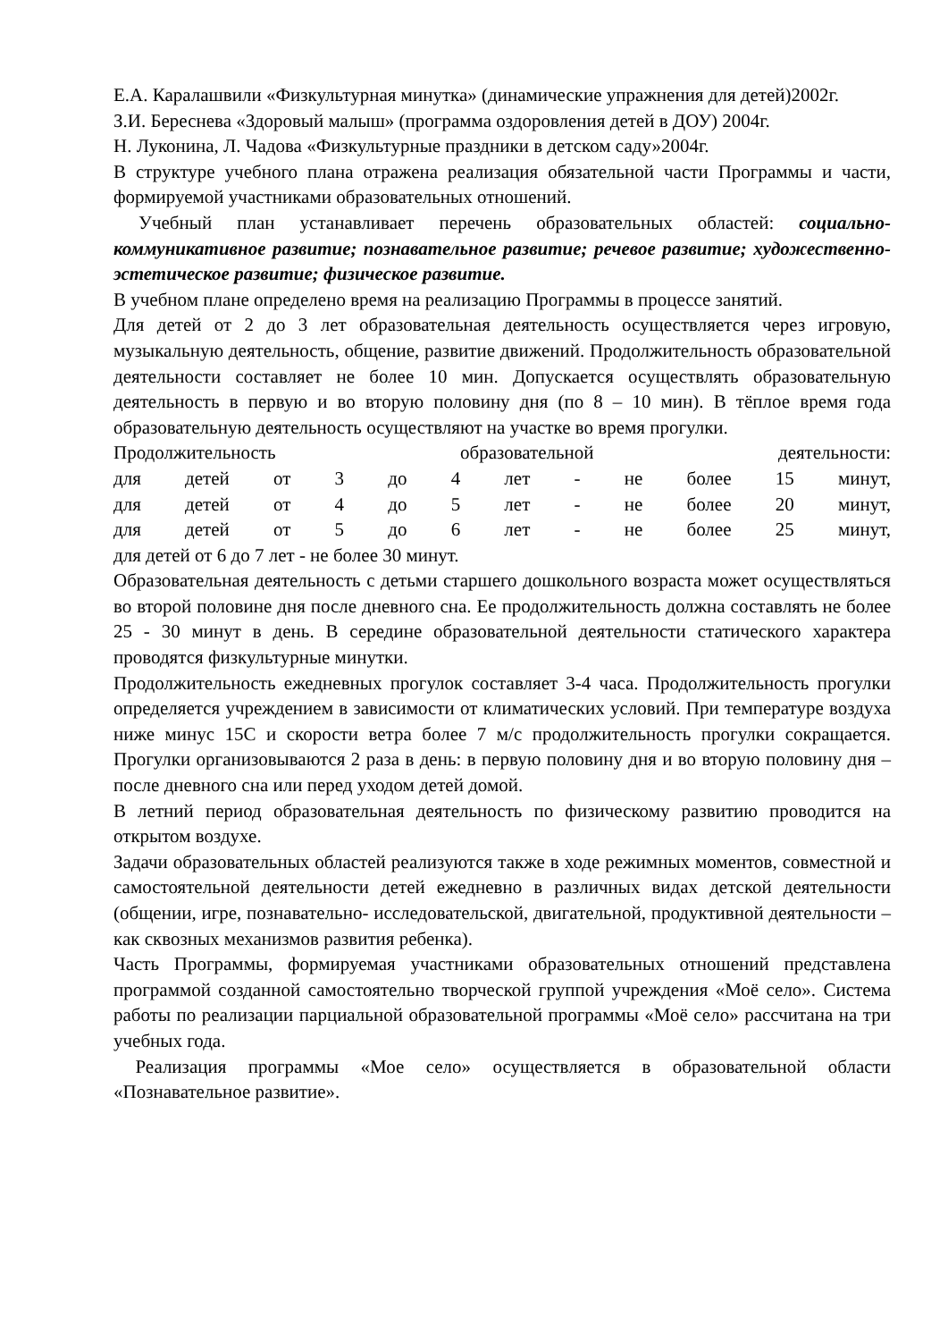Е.А. Каралашвили «Физкультурная минутка» (динамические упражнения для детей)2002г.
З.И. Береснева «Здоровый малыш» (программа оздоровления детей в ДОУ) 2004г.
Н. Луконина, Л. Чадова «Физкультурные праздники в детском саду»2004г.
В структуре учебного плана отражена реализация обязательной части Программы и части, формируемой участниками образовательных отношений.
Учебный план устанавливает перечень образовательных областей: социально-коммуникативное развитие; познавательное развитие; речевое развитие; художественно-эстетическое развитие; физическое развитие.
В учебном плане определено время на реализацию Программы в процессе занятий.
Для детей от 2 до 3 лет образовательная деятельность осуществляется через игровую, музыкальную деятельность, общение, развитие движений. Продолжительность образовательной деятельности составляет не более 10 мин. Допускается осуществлять образовательную деятельность в первую и во вторую половину дня (по 8 – 10 мин). В тёплое время года образовательную деятельность осуществляют на участке во время прогулки.
Продолжительность образовательной деятельности:
для детей от 3 до 4 лет - не более 15 минут,
для детей от 4 до 5 лет - не более 20 минут,
для детей от 5 до 6 лет - не более 25 минут,
для детей от 6 до 7 лет - не более 30 минут.
Образовательная деятельность с детьми старшего дошкольного возраста может осуществляться во второй половине дня после дневного сна. Ее продолжительность должна составлять не более 25 - 30 минут в день. В середине образовательной деятельности статического характера проводятся физкультурные минутки.
Продолжительность ежедневных прогулок составляет 3-4 часа. Продолжительность прогулки определяется учреждением в зависимости от климатических условий. При температуре воздуха ниже минус 15С и скорости ветра более 7 м/с продолжительность прогулки сокращается. Прогулки организовываются 2 раза в день: в первую половину дня и во вторую половину дня – после дневного сна или перед уходом детей домой.
В летний период образовательная деятельность по физическому развитию проводится на открытом воздухе.
Задачи образовательных областей реализуются также в ходе режимных моментов, совместной и самостоятельной деятельности детей ежедневно в различных видах детской деятельности (общении, игре, познавательно- исследовательской, двигательной, продуктивной деятельности – как сквозных механизмов развития ребенка).
Часть Программы, формируемая участниками образовательных отношений представлена программой созданной самостоятельно творческой группой учреждения «Моё село». Система работы по реализации парциальной образовательной программы «Моё село» рассчитана на три учебных года.
Реализация программы «Мое село» осуществляется в образовательной области «Познавательное развитие».